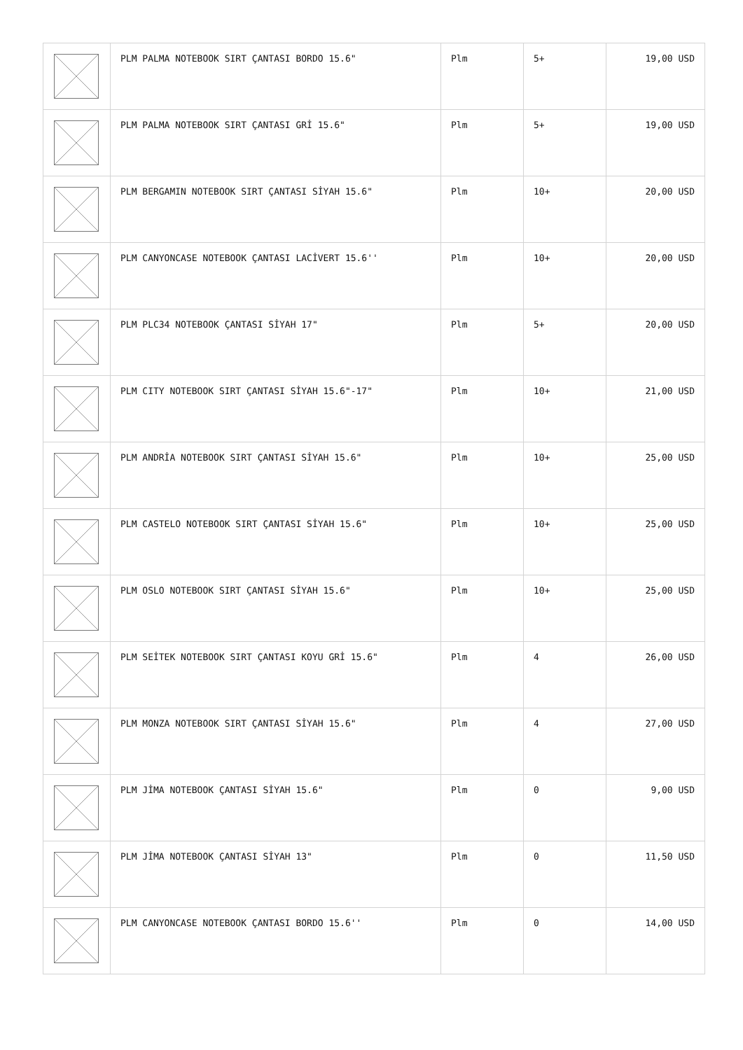| | PLM PALMA NOTEBOOK SIRT ÇANTASI BORDO 15.6" | Plm | 5+ | 19,00 USD |
| | PLM PALMA NOTEBOOK SIRT ÇANTASI GRİ 15.6" | Plm | 5+ | 19,00 USD |
| | PLM BERGAMIN NOTEBOOK SIRT ÇANTASI SİYAH 15.6" | Plm | 10+ | 20,00 USD |
| | PLM CANYONCASE NOTEBOOK ÇANTASI LACİVERT 15.6'' | Plm | 10+ | 20,00 USD |
| | PLM PLC34 NOTEBOOK ÇANTASI SİYAH 17" | Plm | 5+ | 20,00 USD |
| | PLM CITY NOTEBOOK SIRT ÇANTASI SİYAH 15.6"-17" | Plm | 10+ | 21,00 USD |
| | PLM ANDRİA NOTEBOOK SIRT ÇANTASI SİYAH 15.6" | Plm | 10+ | 25,00 USD |
| | PLM CASTELO NOTEBOOK SIRT ÇANTASI SİYAH 15.6" | Plm | 10+ | 25,00 USD |
| | PLM OSLO NOTEBOOK SIRT ÇANTASI SİYAH 15.6" | Plm | 10+ | 25,00 USD |
| | PLM SEİTEK NOTEBOOK SIRT ÇANTASI KOYU GRİ 15.6" | Plm | 4 | 26,00 USD |
| | PLM MONZA NOTEBOOK SIRT ÇANTASI SİYAH 15.6" | Plm | 4 | 27,00 USD |
| | PLM JİMA NOTEBOOK ÇANTASI SİYAH 15.6" | Plm | 0 | 9,00 USD |
| | PLM JİMA NOTEBOOK ÇANTASI SİYAH 13" | Plm | 0 | 11,50 USD |
| | PLM CANYONCASE NOTEBOOK ÇANTASI BORDO 15.6'' | Plm | 0 | 14,00 USD |